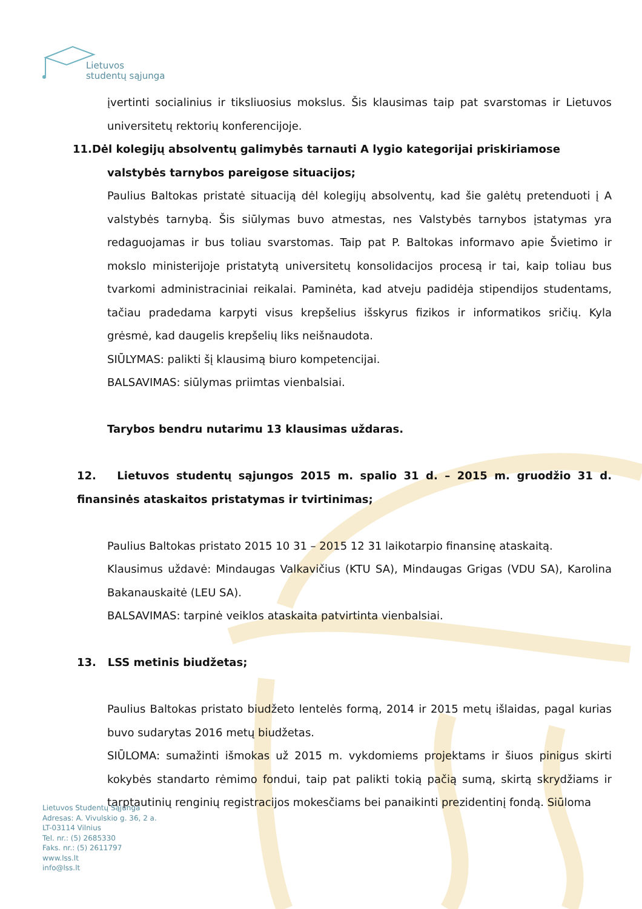Lietuvos
studentų sąjunga
įvertinti socialinius ir tiksliuosius mokslus. Šis klausimas taip pat svarstomas ir Lietuvos universitetų rektorių konferencijoje.
11.Dėl kolegijų absolventų galimybės tarnauti A lygio kategorijai priskiriamose
valstybės tarnybos pareigose situacijos;
Paulius Baltokas pristatė situaciją dėl kolegijų absolventų, kad šie galėtų pretenduoti į A valstybės tarnybą. Šis siūlymas buvo atmestas, nes Valstybės tarnybos įstatymas yra redaguojamas ir bus toliau svarstomas. Taip pat P. Baltokas informavo apie Švietimo ir mokslo ministerijoje pristatytą universitetų konsolidacijos procesą ir tai, kaip toliau bus tvarkomi administraciniai reikalai. Paminėta, kad atveju padidėja stipendijos studentams, tačiau pradedama karpyti visus krepšelius išskyrus fizikos ir informatikos sričių. Kyla grėsmė, kad daugelis krepšelių liks neišnaudota.
SIŪLYMAS: palikti šį klausimą biuro kompetencijai.
BALSAVIMAS: siūlymas priimtas vienbalsiai.
Tarybos bendru nutarimu 13 klausimas uždaras.
12. Lietuvos studentų sąjungos 2015 m. spalio 31 d. – 2015 m. gruodžio 31 d. finansinės ataskaitos pristatymas ir tvirtinimas;
Paulius Baltokas pristato 2015 10 31 – 2015 12 31 laikotarpio finansinę ataskaitą.
Klausimus uždavė: Mindaugas Valkavičius (KTU SA), Mindaugas Grigas (VDU SA), Karolina Bakanauskaitė (LEU SA).
BALSAVIMAS: tarpinė veiklos ataskaita patvirtinta vienbalsiai.
13. LSS metinis biudžetas;
Paulius Baltokas pristato biudžeto lentelės formą, 2014 ir 2015 metų išlaidas, pagal kurias buvo sudarytas 2016 metų biudžetas.
SIŪLOMA: sumažinti išmokas už 2015 m. vykdomiems projektams ir šiuos pinigus skirti kokybės standarto rėmimo fondui, taip pat palikti tokią pačią sumą, skirtą skrydžiams ir tarptautinių renginių registracijos mokesčiams bei panaikinti prezidentinį fondą. Siūloma
Lietuvos Studentų Sąjunga
Adresas: A. Vivulskio g. 36, 2 a.
LT-03114 Vilnius
Tel. nr.: (5) 2685330
Faks. nr.: (5) 2611797
www.lss.lt
info@lss.lt